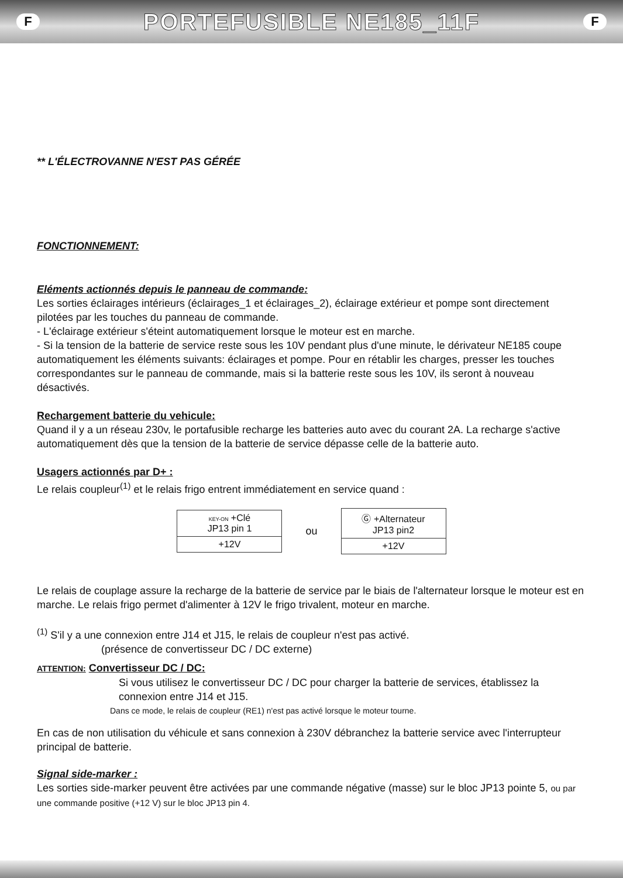F
PORTEFUSIBLE NE185_11F
F
** L'ÉLECTROVANNE N'EST PAS GÉRÉE
FONCTIONNEMENT:
Eléments actionnés depuis le panneau de commande:
Les sorties éclairages intérieurs (éclairages_1 et éclairages_2), éclairage extérieur et pompe sont directement pilotées par les touches du panneau de commande.
- L'éclairage extérieur s'éteint automatiquement lorsque le moteur est en marche.
- Si la tension de la batterie de service reste sous les 10V pendant plus d'une minute, le dérivateur NE185 coupe automatiquement les éléments suivants: éclairages et pompe. Pour en rétablir les charges, presser les touches correspondantes sur le panneau de commande, mais si la batterie reste sous les 10V, ils seront à nouveau désactivés.
Rechargement batterie du vehicule:
Quand il y a un réseau 230v, le portafusible recharge les batteries auto avec du courant 2A. La recharge s'active automatiquement dès que la tension de la batterie de service dépasse celle de la batterie auto.
Usagers actionnés par D+ :
Le relais coupleur<sup>(1)</sup> et le relais frigo entrent immédiatement en service quand :
KEY-ON +Clé
JP13 pin 1
+12V
ou
Ⓖ +Alternateur
JP13 pin2
+12V
Le relais de couplage assure la recharge de la batterie de service par le biais de l'alternateur lorsque le moteur est en marche. Le relais frigo permet d'alimenter à 12V le frigo trivalent, moteur en marche.
<sup>(1)</sup> S'il y a une connexion entre J14 et J15, le relais de coupleur n'est pas activé.
(présence de convertisseur DC / DC externe)
ATTENTION: Convertisseur DC / DC:
Si vous utilisez le convertisseur DC / DC pour charger la batterie de services, établissez la connexion entre J14 et J15.
Dans ce mode, le relais de coupleur (RE1) n'est pas activé lorsque le moteur tourne.
En cas de non utilisation du véhicule et sans connexion à 230V débranchez la batterie service avec l'interrupteur principal de batterie.
Signal side-marker :
Les sorties side-marker peuvent être activées par une commande négative (masse) sur le bloc JP13 pointe 5, ou par une commande positive (+12 V) sur le bloc JP13 pin 4.